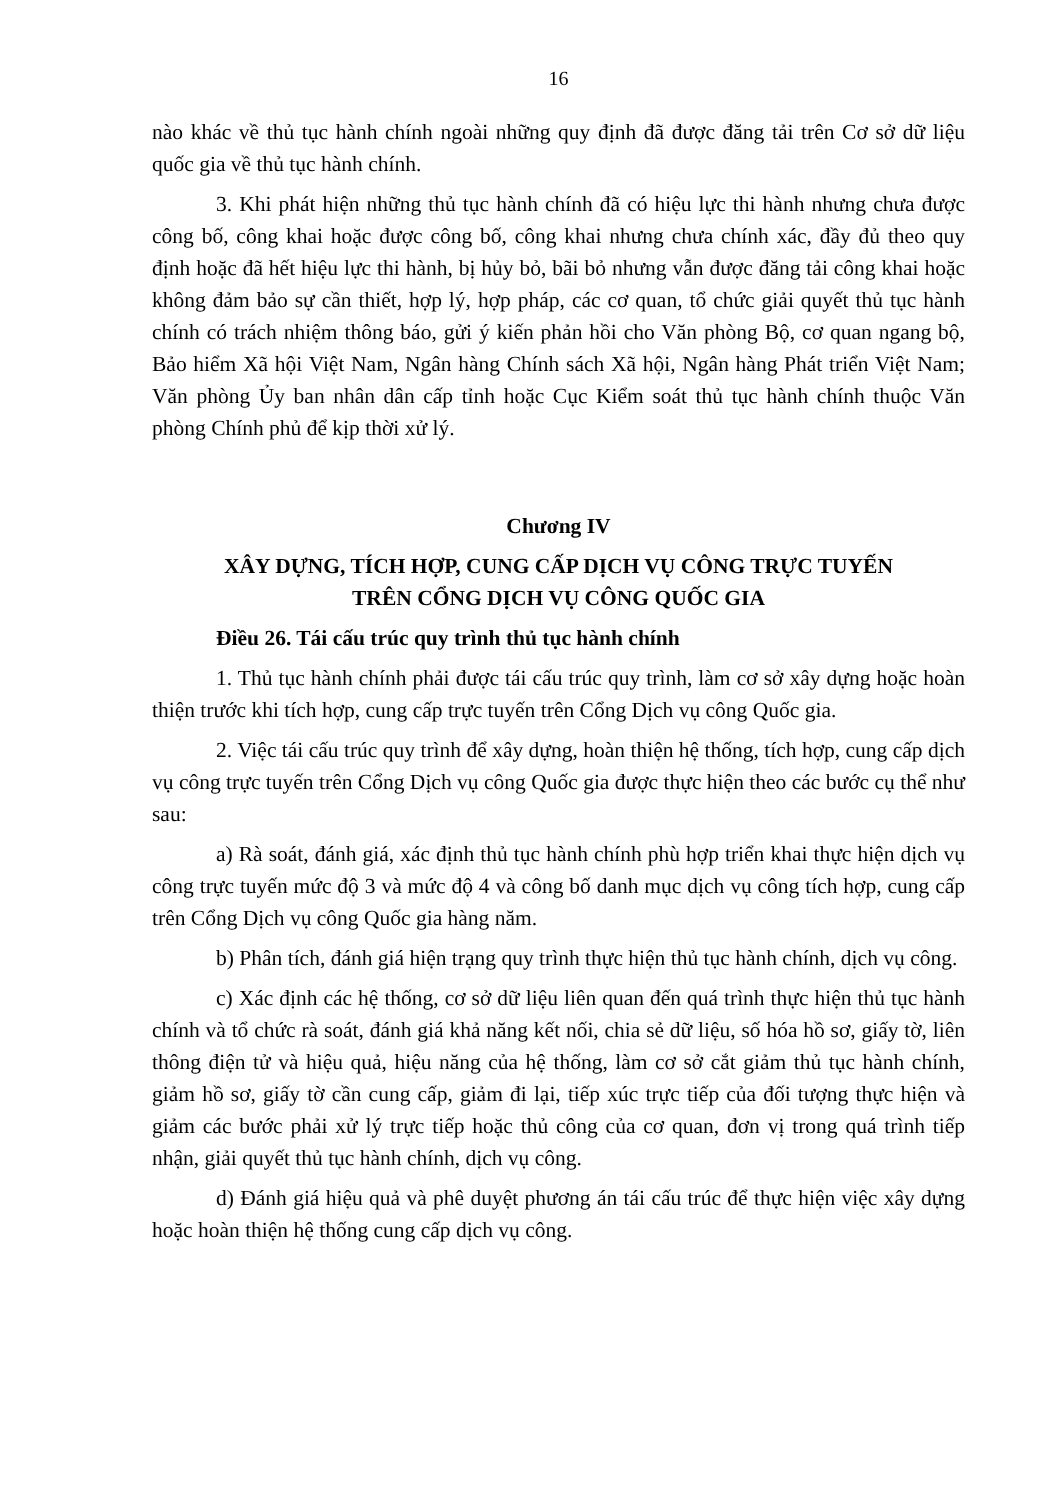16
nào khác về thủ tục hành chính ngoài những quy định đã được đăng tải trên Cơ sở dữ liệu quốc gia về thủ tục hành chính.
3. Khi phát hiện những thủ tục hành chính đã có hiệu lực thi hành nhưng chưa được công bố, công khai hoặc được công bố, công khai nhưng chưa chính xác, đầy đủ theo quy định hoặc đã hết hiệu lực thi hành, bị hủy bỏ, bãi bỏ nhưng vẫn được đăng tải công khai hoặc không đảm bảo sự cần thiết, hợp lý, hợp pháp, các cơ quan, tổ chức giải quyết thủ tục hành chính có trách nhiệm thông báo, gửi ý kiến phản hồi cho Văn phòng Bộ, cơ quan ngang bộ, Bảo hiểm Xã hội Việt Nam, Ngân hàng Chính sách Xã hội, Ngân hàng Phát triển Việt Nam; Văn phòng Ủy ban nhân dân cấp tỉnh hoặc Cục Kiểm soát thủ tục hành chính thuộc Văn phòng Chính phủ để kịp thời xử lý.
Chương IV
XÂY DỰNG, TÍCH HỢP, CUNG CẤP DỊCH VỤ CÔNG TRỰC TUYẾN
TRÊN CỔNG DỊCH VỤ CÔNG QUỐC GIA
Điều 26. Tái cấu trúc quy trình thủ tục hành chính
1. Thủ tục hành chính phải được tái cấu trúc quy trình, làm cơ sở xây dựng hoặc hoàn thiện trước khi tích hợp, cung cấp trực tuyến trên Cổng Dịch vụ công Quốc gia.
2. Việc tái cấu trúc quy trình để xây dựng, hoàn thiện hệ thống, tích hợp, cung cấp dịch vụ công trực tuyến trên Cổng Dịch vụ công Quốc gia được thực hiện theo các bước cụ thể như sau:
a) Rà soát, đánh giá, xác định thủ tục hành chính phù hợp triển khai thực hiện dịch vụ công trực tuyến mức độ 3 và mức độ 4 và công bố danh mục dịch vụ công tích hợp, cung cấp trên Cổng Dịch vụ công Quốc gia hàng năm.
b) Phân tích, đánh giá hiện trạng quy trình thực hiện thủ tục hành chính, dịch vụ công.
c) Xác định các hệ thống, cơ sở dữ liệu liên quan đến quá trình thực hiện thủ tục hành chính và tổ chức rà soát, đánh giá khả năng kết nối, chia sẻ dữ liệu, số hóa hồ sơ, giấy tờ, liên thông điện tử và hiệu quả, hiệu năng của hệ thống, làm cơ sở cắt giảm thủ tục hành chính, giảm hồ sơ, giấy tờ cần cung cấp, giảm đi lại, tiếp xúc trực tiếp của đối tượng thực hiện và giảm các bước phải xử lý trực tiếp hoặc thủ công của cơ quan, đơn vị trong quá trình tiếp nhận, giải quyết thủ tục hành chính, dịch vụ công.
d) Đánh giá hiệu quả và phê duyệt phương án tái cấu trúc để thực hiện việc xây dựng hoặc hoàn thiện hệ thống cung cấp dịch vụ công.